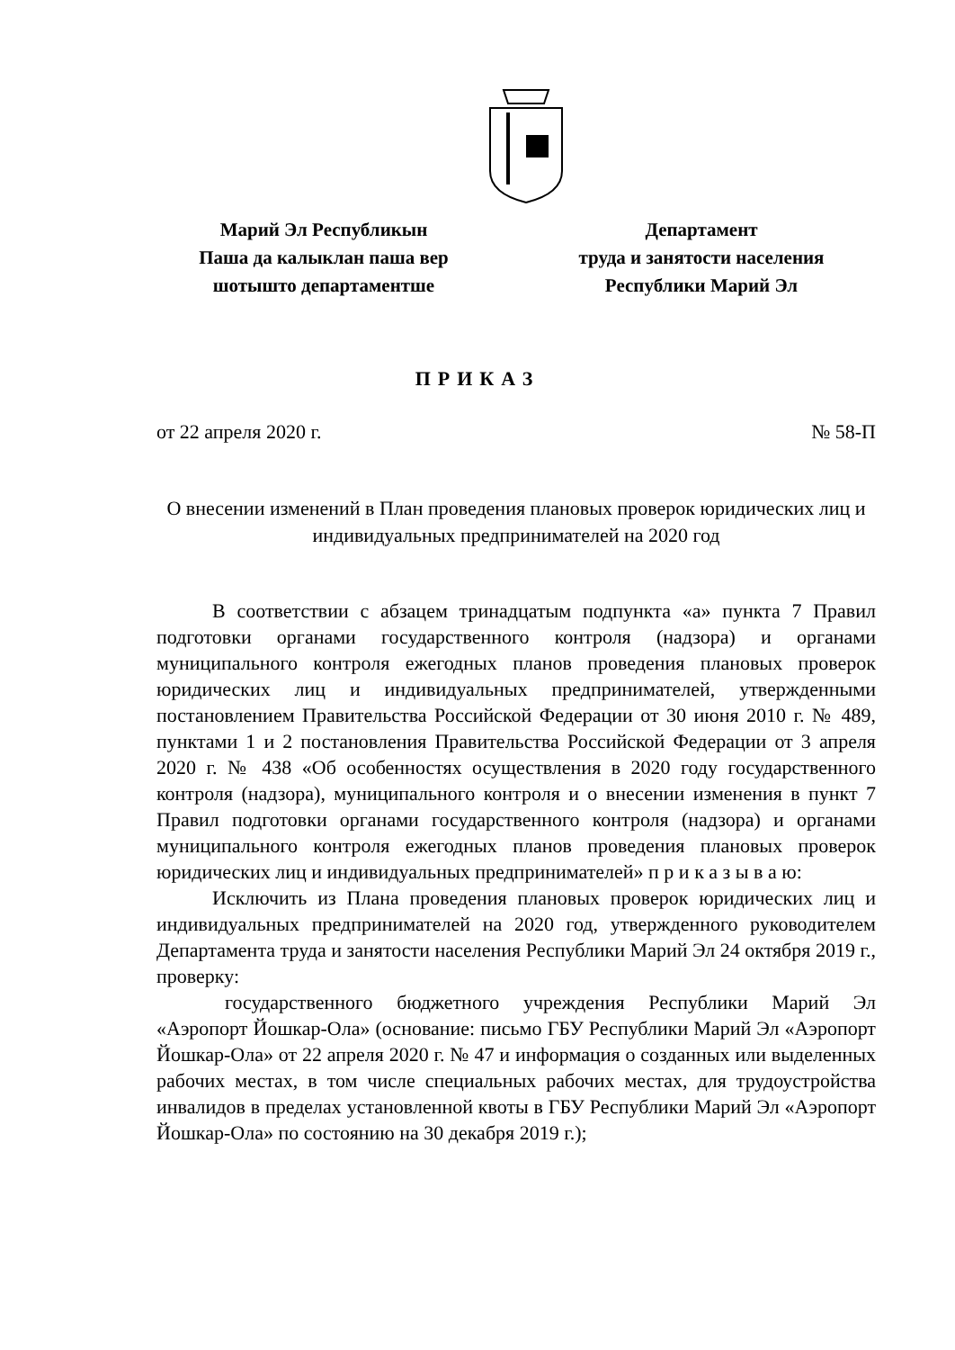Марий Эл Республикын
Паша да калыклан паша вер
шотышто департаментше
Департамент
труда и занятости населения
Республики Марий Эл
ПРИКАЗ
от 22 апреля 2020 г. № 58-П
О внесении изменений в План проведения плановых проверок юридических лиц и индивидуальных предпринимателей на 2020 год
В соответствии с абзацем тринадцатым подпункта «а» пункта 7 Правил подготовки органами государственного контроля (надзора) и органами муниципального контроля ежегодных планов проведения плановых проверок юридических лиц и индивидуальных предпринимателей, утвержденными постановлением Правительства Российской Федерации от 30 июня 2010 г. № 489, пунктами 1 и 2 постановления Правительства Российской Федерации от 3 апреля 2020 г. № 438 «Об особенностях осуществления в 2020 году государственного контроля (надзора), муниципального контроля и о внесении изменения в пункт 7 Правил подготовки органами государственного контроля (надзора) и органами муниципального контроля ежегодных планов проведения плановых проверок юридических лиц и индивидуальных предпринимателей» п р и к а з ы в а ю:
Исключить из Плана проведения плановых проверок юридических лиц и индивидуальных предпринимателей на 2020 год, утвержденного руководителем Департамента труда и занятости населения Республики Марий Эл 24 октября 2019 г., проверку:
государственного бюджетного учреждения Республики Марий Эл «Аэропорт Йошкар-Ола» (основание: письмо ГБУ Республики Марий Эл «Аэропорт Йошкар-Ола» от 22 апреля 2020 г. № 47 и информация о созданных или выделенных рабочих местах, в том числе специальных рабочих местах, для трудоустройства инвалидов в пределах установленной квоты в ГБУ Республики Марий Эл «Аэропорт Йошкар-Ола» по состоянию на 30 декабря 2019 г.);